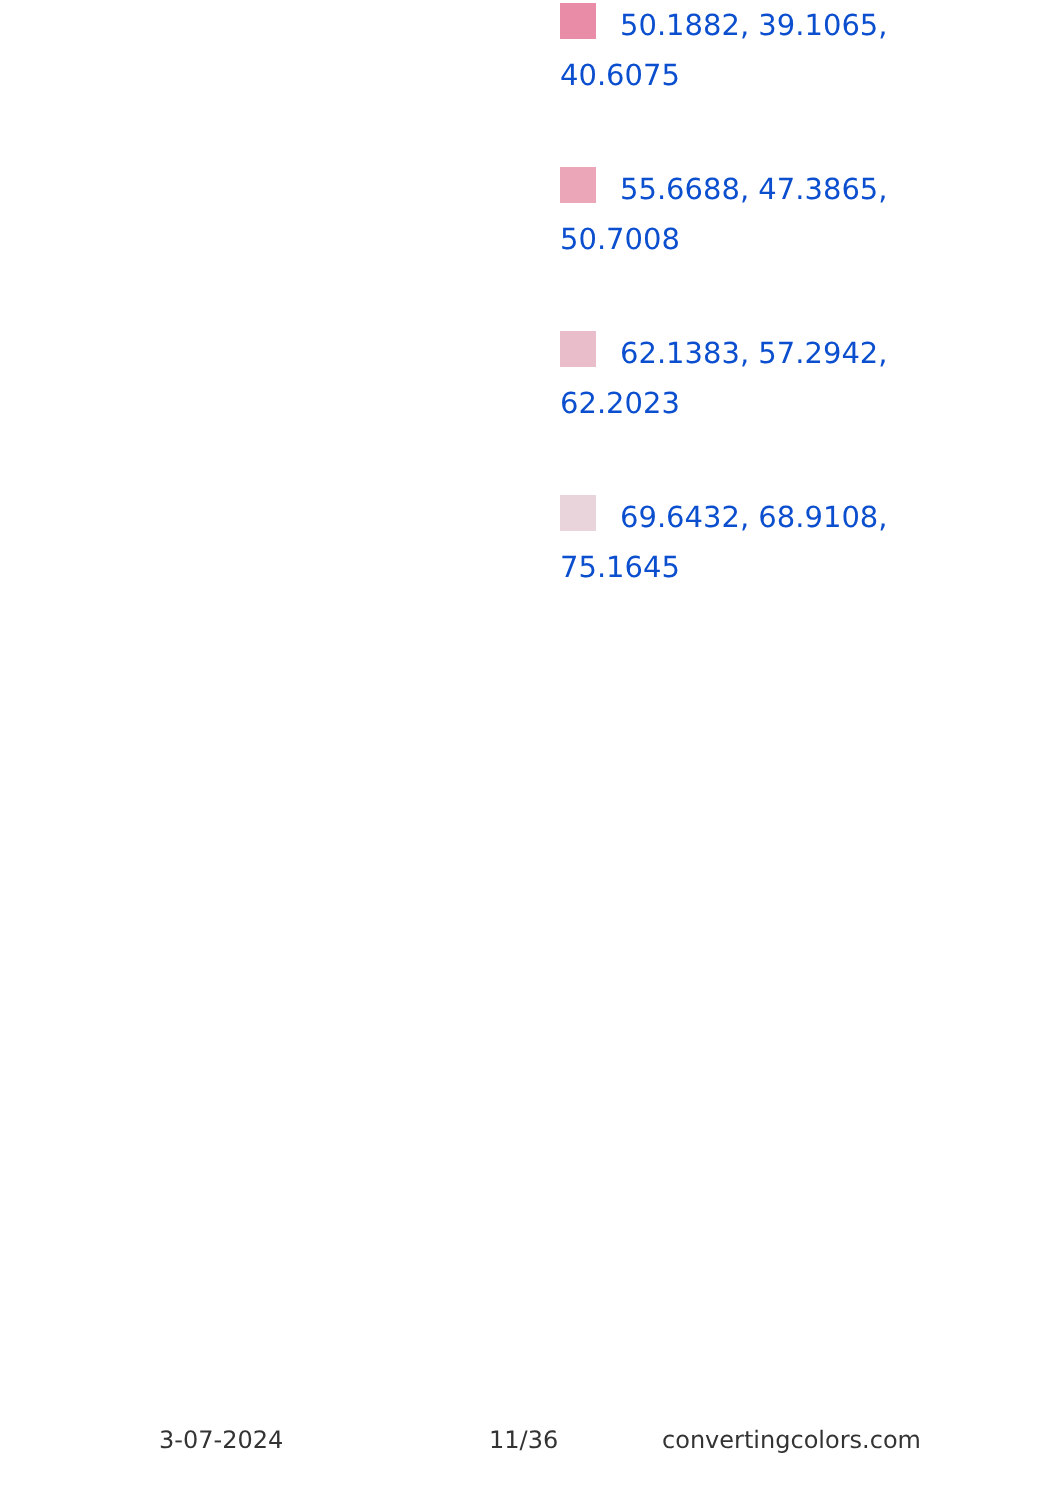50.1882, 39.1065, 40.6075
55.6688, 47.3865, 50.7008
62.1383, 57.2942, 62.2023
69.6432, 68.9108, 75.1645
3-07-2024 11/36 convertingcolors.com